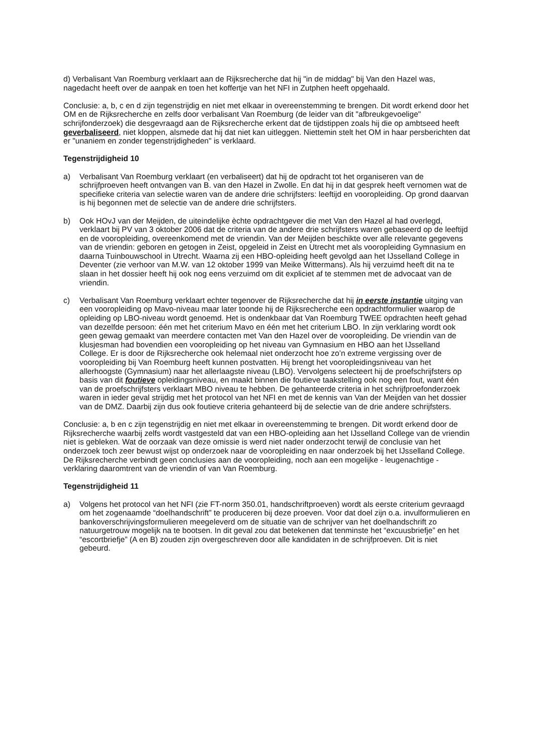d) Verbalisant Van Roemburg verklaart aan de Rijksrecherche dat hij "in de middag" bij Van den Hazel was, nagedacht heeft over de aanpak en toen het koffertje van het NFI in Zutphen heeft opgehaald.
Conclusie: a, b, c en d zijn tegenstrijdig en niet met elkaar in overeenstemming te brengen. Dit wordt erkend door het OM en de Rijksrecherche en zelfs door verbalisant Van Roemburg (de leider van dit "afbreukgevoelige" schrijfonderzoek) die desgevraagd aan de Rijksrecherche erkent dat de tijdstippen zoals hij die op ambtseed heeft geverbaliseerd, niet kloppen, alsmede dat hij dat niet kan uitleggen. Niettemin stelt het OM in haar persberichten dat er "unaniem en zonder tegenstrijdigheden" is verklaard.
Tegenstrijdigheid 10
a) Verbalisant Van Roemburg verklaart (en verbaliseert) dat hij de opdracht tot het organiseren van de schrijfproeven heeft ontvangen van B. van den Hazel in Zwolle. En dat hij in dat gesprek heeft vernomen wat de specifieke criteria van selectie waren van de andere drie schrijfsters: leeftijd en vooropleiding. Op grond daarvan is hij begonnen met de selectie van de andere drie schrijfsters.
b) Ook HOvJ van der Meijden, de uiteindelijke èchte opdrachtgever die met Van den Hazel al had overlegd, verklaart bij PV van 3 oktober 2006 dat de criteria van de andere drie schrijfsters waren gebaseerd op de leeftijd en de vooropleiding, overeenkomend met de vriendin. Van der Meijden beschikte over alle relevante gegevens van de vriendin: geboren en getogen in Zeist, opgeleid in Zeist en Utrecht met als vooropleiding Gymnasium en daarna Tuinbouwschool in Utrecht. Waarna zij een HBO-opleiding heeft gevolgd aan het IJsselland College in Deventer (zie verhoor van M.W. van 12 oktober 1999 van Meike Wittermans). Als hij verzuimd heeft dit na te slaan in het dossier heeft hij ook nog eens verzuimd om dit expliciet af te stemmen met de advocaat van de vriendin.
c) Verbalisant Van Roemburg verklaart echter tegenover de Rijksrecherche dat hij in eerste instantie uitging van een vooropleiding op Mavo-niveau maar later toonde hij de Rijksrecherche een opdrachtformulier waarop de opleiding op LBO-niveau wordt genoemd. Het is ondenkbaar dat Van Roemburg TWEE opdrachten heeft gehad van dezelfde persoon: één met het criterium Mavo en één met het criterium LBO. In zijn verklaring wordt ook geen gewag gemaakt van meerdere contacten met Van den Hazel over de vooropleiding. De vriendin van de klusjesman had bovendien een vooropleiding op het niveau van Gymnasium en HBO aan het IJsselland College. Er is door de Rijksrecherche ook helemaal niet onderzocht hoe zo’n extreme vergissing over de vooropleiding bij Van Roemburg heeft kunnen postvatten. Hij brengt het vooropleidingsniveau van het allerhoogste (Gymnasium) naar het allerlaagste niveau (LBO). Vervolgens selecteert hij de proefschrijfsters op basis van dit foutieve opleidingsniveau, en maakt binnen die foutieve taakstelling ook nog een fout, want één van de proefschrijfsters verklaart MBO niveau te hebben. De gehanteerde criteria in het schrijfproefonderzoek waren in ieder geval strijdig met het protocol van het NFI en met de kennis van Van der Meijden van het dossier van de DMZ. Daarbij zijn dus ook foutieve criteria gehanteerd bij de selectie van de drie andere schrijfsters.
Conclusie: a, b en c zijn tegenstrijdig en niet met elkaar in overeenstemming te brengen. Dit wordt erkend door de Rijksrecherche waarbij zelfs wordt vastgesteld dat van een HBO-opleiding aan het IJsselland College van de vriendin niet is gebleken. Wat de oorzaak van deze omissie is werd niet nader onderzocht terwijl de conclusie van het onderzoek toch zeer bewust wijst op onderzoek naar de vooropleiding en naar onderzoek bij het IJsselland College. De Rijksrecherche verbindt geen conclusies aan de vooropleiding, noch aan een mogelijke - leugenachtige - verklaring daaromtrent van de vriendin of van Van Roemburg.
Tegenstrijdigheid 11
a) Volgens het protocol van het NFI (zie FT-norm 350.01, handschriftproeven) wordt als eerste criterium gevraagd om het zogenaamde “doelhandschrift” te produceren bij deze proeven. Voor dat doel zijn o.a. invulformulieren en bankoverschrijvingsformulieren meegeleverd om de situatie van de schrijver van het doelhandschrift zo natuurgetrouw mogelijk na te bootsen. In dit geval zou dat betekenen dat tenminste het “excuusbriefje” en het “escortbriefje” (A en B) zouden zijn overgeschreven door alle kandidaten in de schrijfproeven. Dit is niet gebeurd.